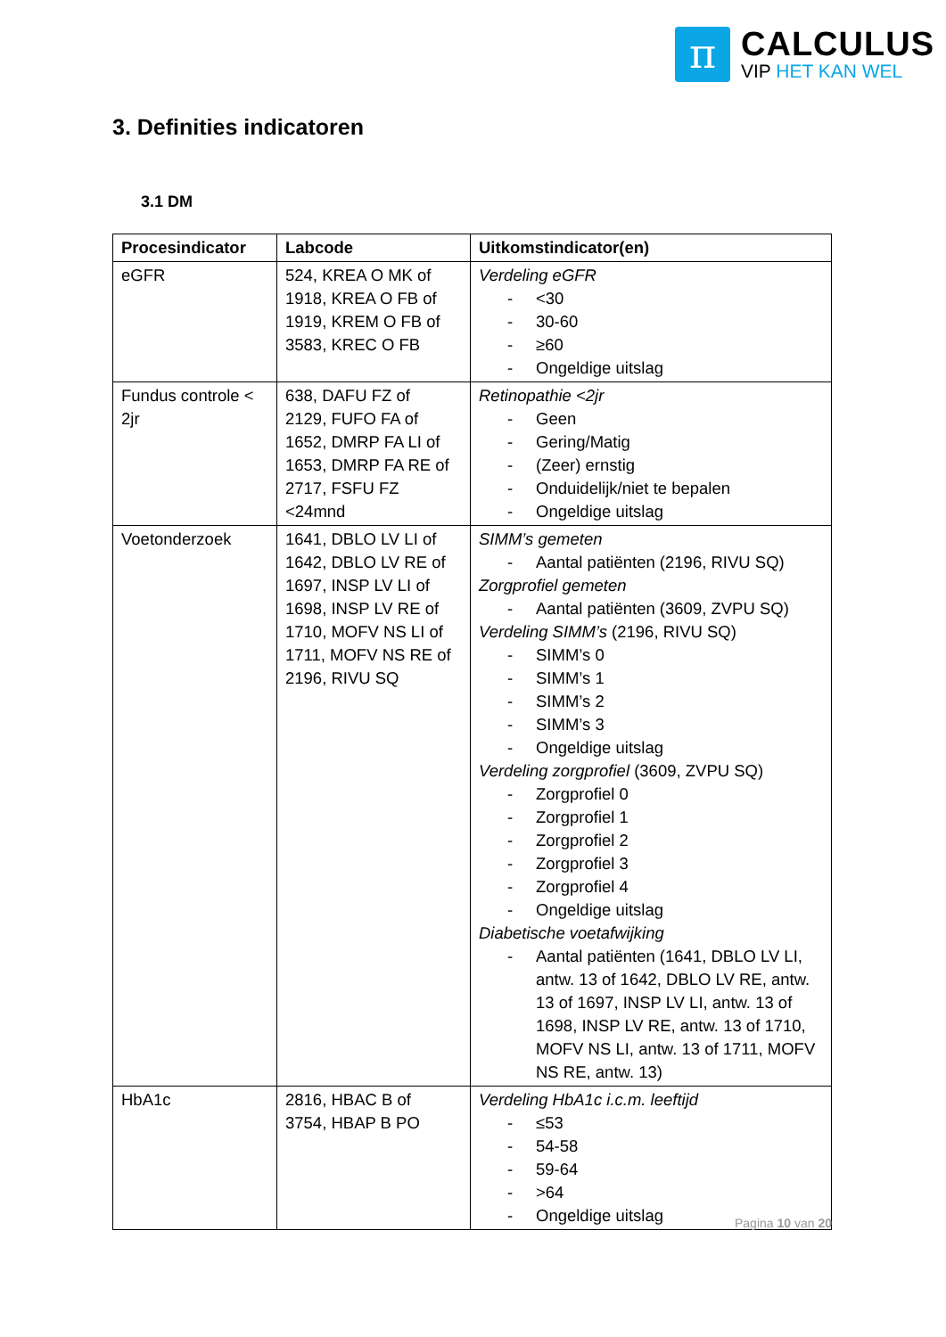π
CALCULUS
VIP HET KAN WEL
3. Definities indicatoren
3.1 DM
| Procesindicator | Labcode | Uitkomstindicator(en) |
| --- | --- | --- |
| eGFR | 524, KREA O MK of 1918, KREA O FB of 1919, KREM O FB of 3583, KREC O FB | Verdeling eGFR - <30 - 30-60 - ≥60 - Ongeldige uitslag |
| Fundus controle < 2jr | 638, DAFU FZ of 2129, FUFO FA of 1652, DMRP FA LI of 1653, DMRP FA RE of 2717, FSFU FZ <24mnd | Retinopathie <2jr - Geen - Gering/Matig - (Zeer) ernstig - Onduidelijk/niet te bepalen - Ongeldige uitslag |
| Voetonderzoek | 1641, DBLO LV LI of 1642, DBLO LV RE of 1697, INSP LV LI of 1698, INSP LV RE of 1710, MOFV NS LI of 1711, MOFV NS RE of 2196, RIVU SQ | SIMM’s gemeten - Aantal patiënten (2196, RIVU SQ) Zorgprofiel gemeten - Aantal patiënten (3609, ZVPU SQ) Verdeling SIMM’s (2196, RIVU SQ) - SIMM’s 0 - SIMM’s 1 - SIMM’s 2 - SIMM’s 3 - Ongeldige uitslag Verdeling zorgprofiel (3609, ZVPU SQ) - Zorgprofiel 0 - Zorgprofiel 1 - Zorgprofiel 2 - Zorgprofiel 3 - Zorgprofiel 4 - Ongeldige uitslag Diabetische voetafwijking - Aantal patiënten (1641, DBLO LV LI, antw. 13 of 1642, DBLO LV RE, antw. 13 of 1697, INSP LV LI, antw. 13 of 1698, INSP LV RE, antw. 13 of 1710, MOFV NS LI, antw. 13 of 1711, MOFV NS RE, antw. 13) |
| HbA1c | 2816, HBAC B of 3754, HBAP B PO | Verdeling HbA1c i.c.m. leeftijd - ≤53 - 54-58 - 59-64 - >64 - Ongeldige uitslag |
Pagina 10 van 20